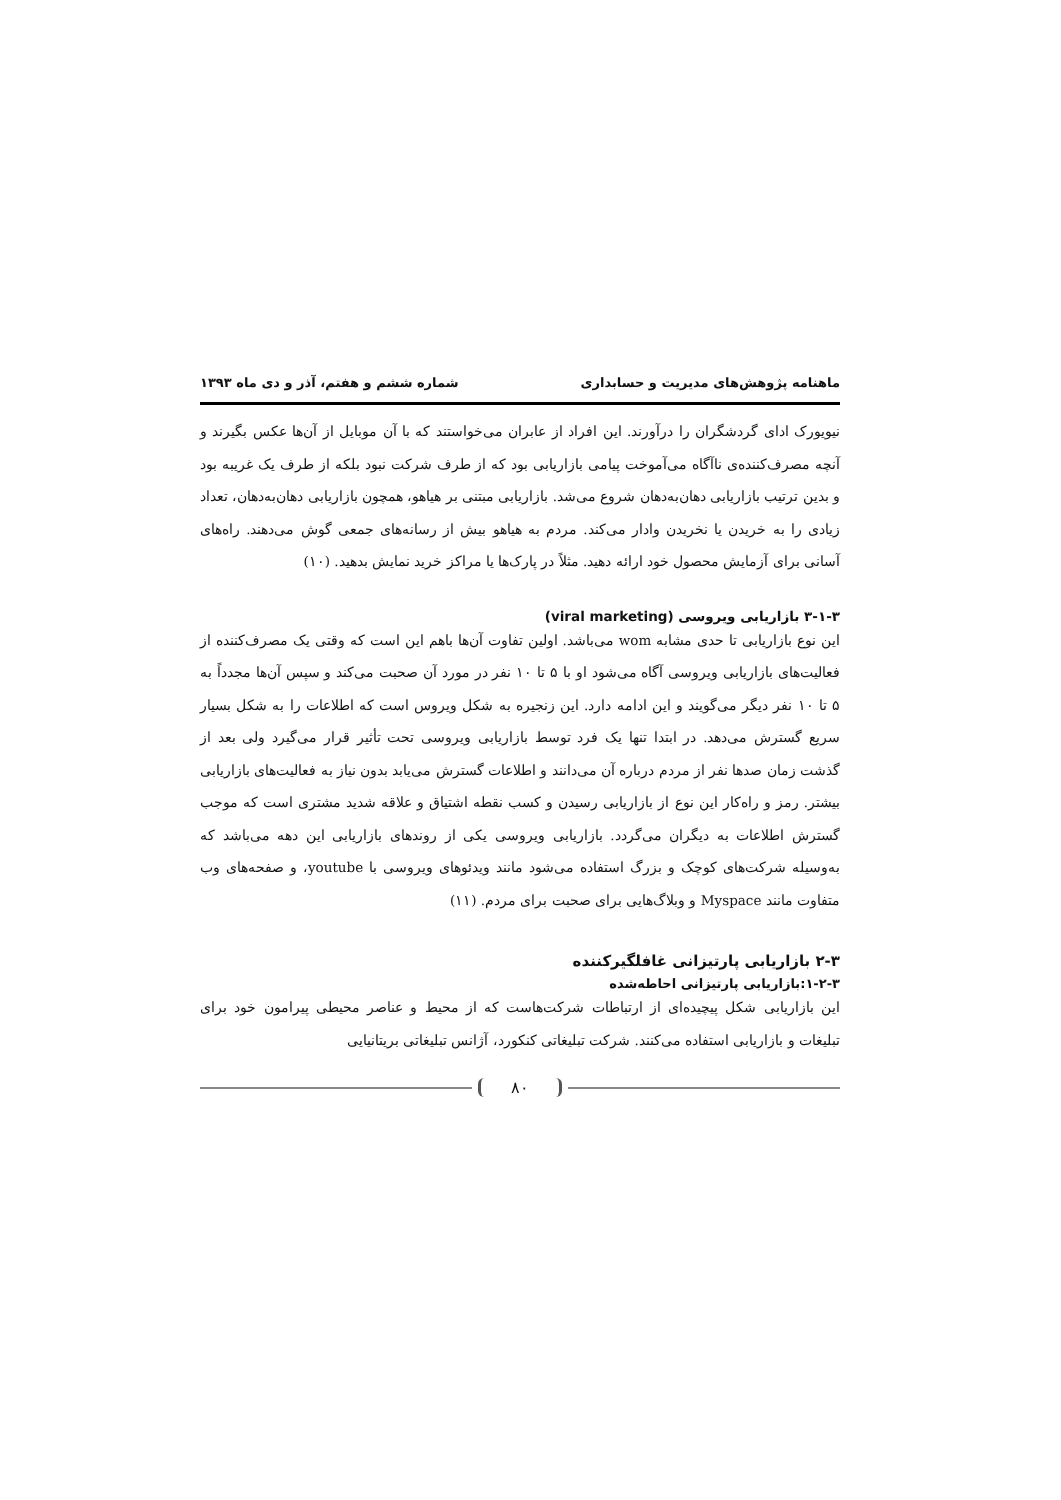ماهنامه پژوهش‌های مدیریت و حسابداری شماره ششم و هفتم، آذر و دی ماه ۱۳۹۳
نیویورک ادای گردشگران را درآورند. این افراد از عابران می‌خواستند که با آن موبایل از آن‌ها عکس بگیرند و آنچه مصرف‌کننده‌ی ناآگاه می‌آموخت پیامی بازاریابی بود که از طرف شرکت نبود بلکه از طرف یک غریبه بود و بدین ترتیب بازاریابی دهان‌به‌دهان شروع می‌شد. بازاریابی مبتنی بر هیاهو، همچون بازاریابی دهان‌به‌دهان، تعداد زیادی را به خریدن یا نخریدن وادار می‌کند. مردم به هیاهو بیش از رسانه‌های جمعی گوش می‌دهند. راه‌های آسانی برای آزمایش محصول خود ارائه دهید. مثلاً در پارک‌ها یا مراکز خرید نمایش بدهید. (۱۰)
۳-۱-۳ بازاریابی ویروسی (viral marketing)
این نوع بازاریابی تا حدی مشابه wom می‌باشد. اولین تفاوت آن‌ها باهم این است که وقتی یک مصرف‌کننده از فعالیت‌های بازاریابی ویروسی آگاه می‌شود او با ۵ تا ۱۰ نفر در مورد آن صحبت می‌کند و سپس آن‌ها مجدداً به ۵ تا ۱۰ نفر دیگر می‌گویند و این ادامه دارد. این زنجیره به شکل ویروس است که اطلاعات را به شکل بسیار سریع گسترش می‌دهد. در ابتدا تنها یک فرد توسط بازاریابی ویروسی تحت تأثیر قرار می‌گیرد ولی بعد از گذشت زمان صدها نفر از مردم درباره آن می‌دانند و اطلاعات گسترش می‌یابد بدون نیاز به فعالیت‌های بازاریابی بیشتر. رمز و راه‌کار این نوع از بازاریابی رسیدن و کسب نقطه اشتیاق و علاقه شدید مشتری است که موجب گسترش اطلاعات به دیگران می‌گردد. بازاریابی ویروسی یکی از روندهای بازاریابی این دهه می‌باشد که به‌وسیله شرکت‌های کوچک و بزرگ استفاده می‌شود مانند ویدئوهای ویروسی با youtube، و صفحه‌های وب متفاوت مانند Myspace و وبلاگ‌هایی برای صحبت برای مردم. (۱۱)
۲-۳ بازاریابی پارتیزانی غافلگیرکننده
۱-۲-۳:بازاریابی پارتیزانی احاطه‌شده
این بازاریابی شکل پیچیده‌ای از ارتباطات شرکت‌هاست که از محیط و عناصر محیطی پیرامون خود برای تبلیغات و بازاریابی استفاده می‌کنند. شرکت تبلیغاتی کنکورد، آژانس تبلیغاتی بریتانیایی
۸۰